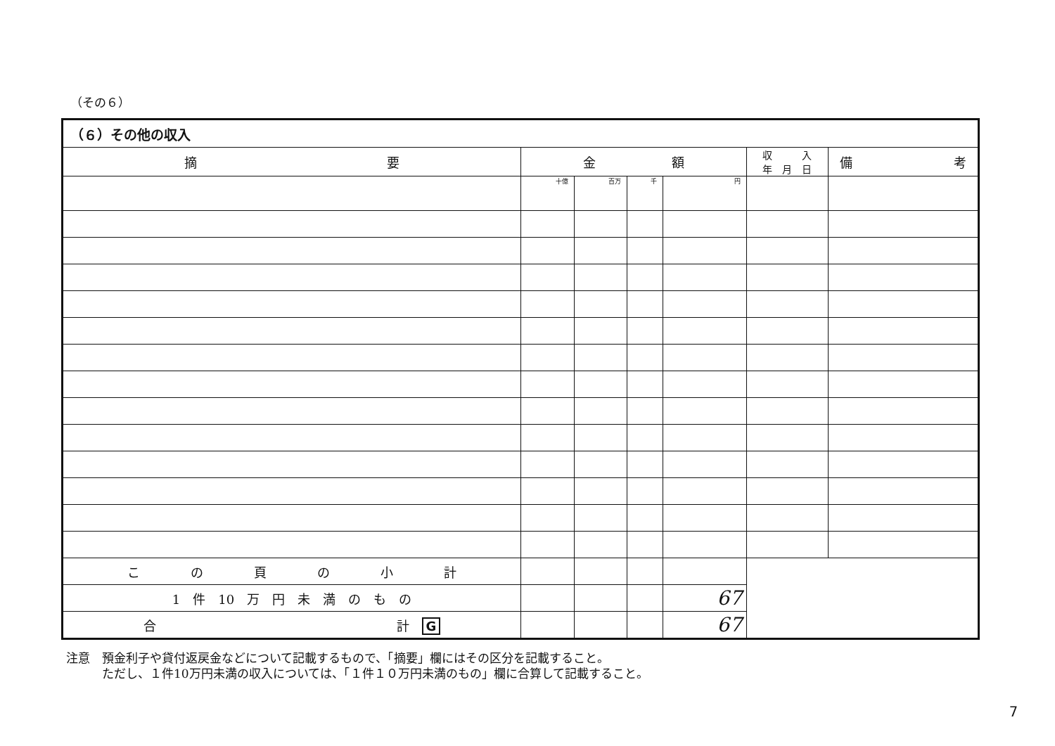（その６）
| （６）その他の収入 | | | | | | |
| --- | --- | --- | --- | --- | --- | --- |
| 摘 要 | 金 額 | | | | 収 入 年 月 日 | 備 考 |
| | 十億 | 百万 | 千 | 円 | | |
| こ の 頁 の 小 計 | | | | | | |
| 1 件 10 万 円 未 満 の も の | | | | 67 | | |
| 合 計 G | | | | 67 | | |
注意　預金利子や貸付返戻金などについて記載するもので、「摘要」欄にはその区分を記載すること。
　　　ただし、１件10万円未満の収入については、「１件１０万円未満のもの」欄に合算して記載すること。
7